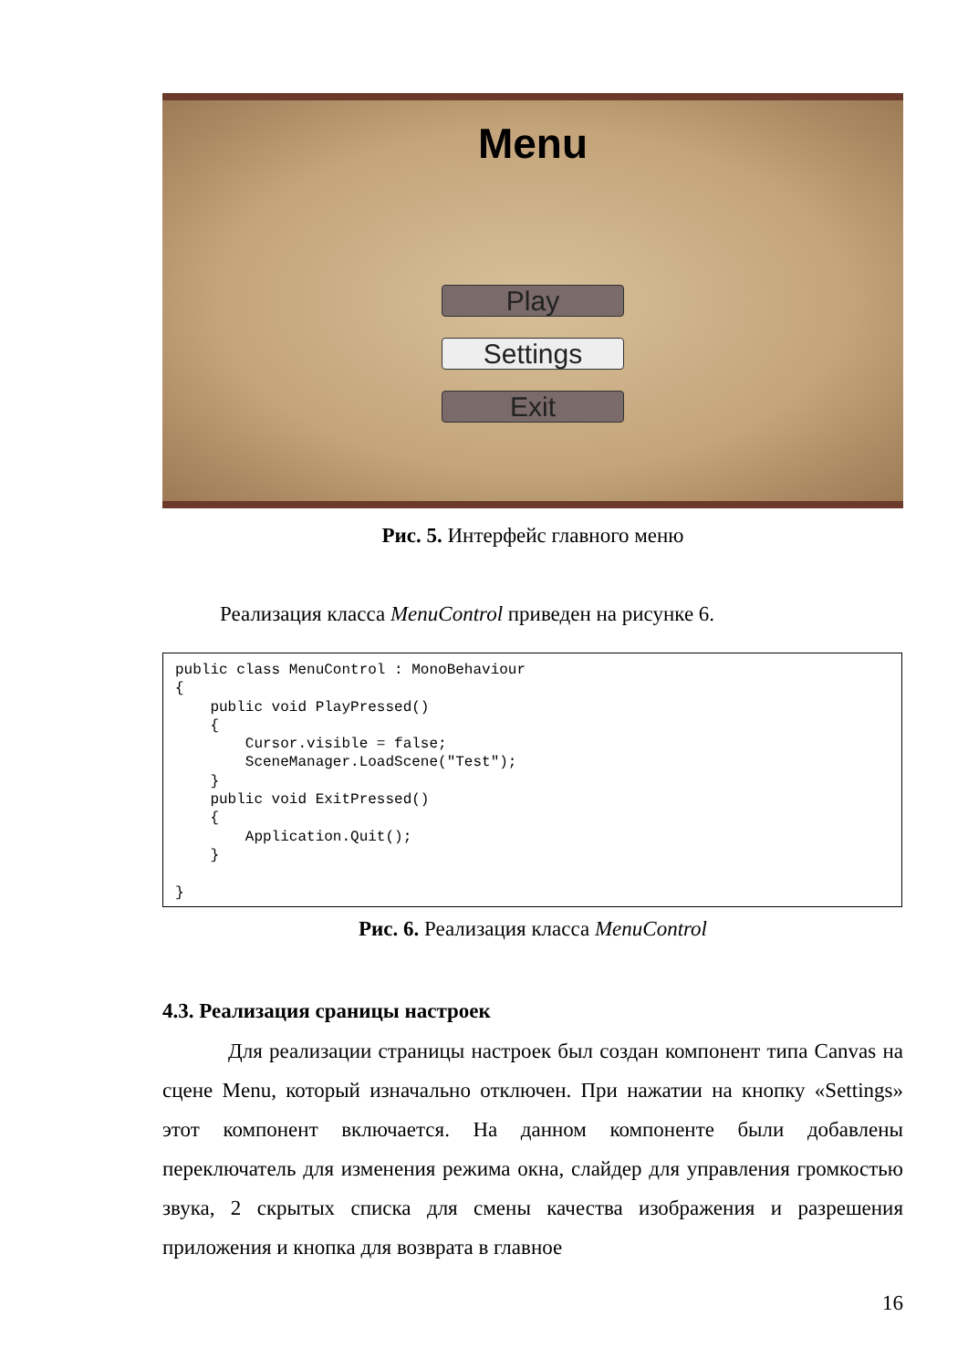Menu
Play
Settings
Exit
Рис. 5. Интерфейс главного меню
Реализация класса MenuControl приведен на рисунке 6.
public class MenuControl : MonoBehaviour
{
    public void PlayPressed()
    {
        Cursor.visible = false;
        SceneManager.LoadScene("Test");
    }
    public void ExitPressed()
    {
        Application.Quit();
    }

}
Рис. 6. Реализация класса MenuControl
4.3. Реализация сраницы настроек
Для реализации страницы настроек был создан компонент типа Canvas на сцене Menu, который изначально отключен. При нажатии на кнопку «Settings» этот компонент включается. На данном компоненте были добавлены переключатель для изменения режима окна, слайдер для управления громкостью звука, 2 скрытых списка для смены качества изображения и разрешения приложения и кнопка для возврата в главное
16